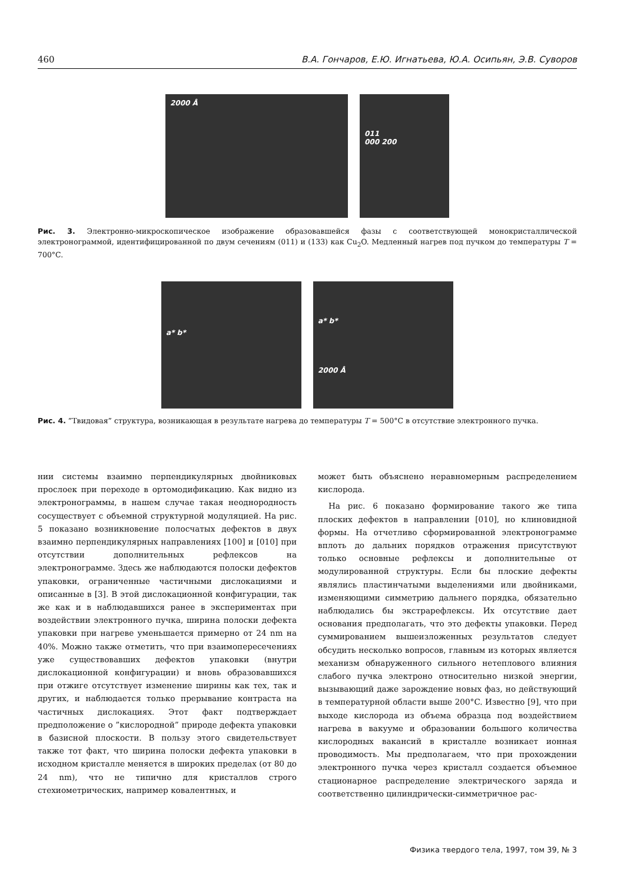460 В.А. Гончаров, Е.Ю. Игнатьева, Ю.А. Осипьян, Э.В. Суворов
2000 Å
011
000 200
Рис. 3. Электронно-микроскопическое изображение образовавшейся фазы с соответствующей монокристаллической электронограммой, идентифицированной по двум сечениям (011) и (133) как Cu<sub>2</sub>O. Медленный нагрев под пучком до температуры T = 700°C.
a* b*
a* b*
2000 Å
Рис. 4. ”Твидовая” структура, возникающая в результате нагрева до температуры T = 500°C в отсутствие электронного пучка.
нии системы взаимно перпендикулярных двойниковых прослоек при переходе в ортомодификацию. Как видно из электронограммы, в нашем случае такая неоднородность сосуществует с объемной структурной модуляцией. На рис. 5 показано возникновение полосчатых дефектов в двух взаимно перпендикулярных направлениях [100] и [010] при отсутствии дополнительных рефлексов на электронограмме. Здесь же наблюдаются полоски дефектов упаковки, ограниченные частичными дислокациями и описанные в [3]. В этой дислокационной конфигурации, так же как и в наблюдавшихся ранее в экспериментах при воздействии электронного пучка, ширина полоски дефекта упаковки при нагреве уменьшается примерно от 24 nm на 40%. Можно также отметить, что при взаимопересечениях уже существовавших дефектов упаковки (внутри дислокационной конфигурации) и вновь образовавшихся при отжиге отсутствует изменение ширины как тех, так и других, и наблюдается только прерывание контраста на частичных дислокациях. Этот факт подтверждает предположение о ”кислородной” природе дефекта упаковки в базисной плоскости. В пользу этого свидетельствует также тот факт, что ширина полоски дефекта упаковки в исходном кристалле меняется в широких пределах (от 80 до 24 nm), что не типично для кристаллов строго стехиометрических, например ковалентных, и
может быть объяснено неравномерным распределением кислорода.
На рис. 6 показано формирование такого же типа плоских дефектов в направлении [010], но клиновидной формы. На отчетливо сформированной электронограмме вплоть до дальних порядков отражения присутствуют только основные рефлексы и дополнительные от модулированной структуры. Если бы плоские дефекты являлись пластинчатыми выделениями или двойниками, изменяющими симметрию дальнего порядка, обязательно наблюдались бы экстрарефлексы. Их отсутствие дает основания предполагать, что это дефекты упаковки. Перед суммированием вышеизложенных результатов следует обсудить несколько вопросов, главным из которых является механизм обнаруженного сильного нетеплового влияния слабого пучка электроно относительно низкой энергии, вызывающий даже зарождение новых фаз, но действующий в температурной области выше 200°C. Известно [9], что при выходе кислорода из объема образца под воздействием нагрева в вакууме и образовании большого количества кислородных вакансий в кристалле возникает ионная проводимость. Мы предполагаем, что при прохождении электронного пучка через кристалл создается объемное стационарное распределение электрического заряда и соответственно цилиндрически-симметричное рас-
Физика твердого тела, 1997, том 39, № 3